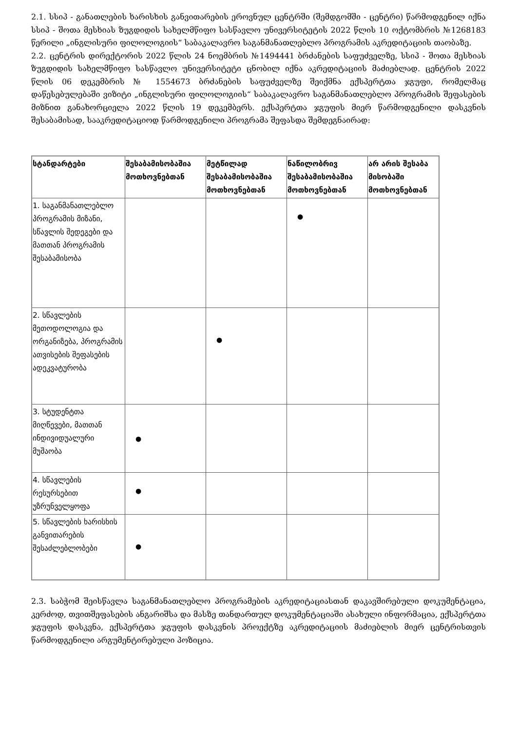2.1. სსიპ - განათლების ხარისხის განვითარების ეროვნულ ცენტრში (შემდგომში - ცენტრი) წარმოდგენილ იქნა სსიპ - შოთა მესხიას ზუგდიდის სახელმწიფო სასწავლო უნივერსიტეტის 2022 წლის 10 ოქტომბრის №1268183 წერილი „ინგლისური ფილოლოგიის“ საბაკალავრო საგანმანათლებლო პროგრამის აკრედიტაციის თაობაზე.
2.2. ცენტრის დირექტორის 2022 წლის 24 ნოემბრის №1494441 ბრძანების საფუძველზე, სსიპ - შოთა მესხიას ზუგდიდის სახელმწიფო სასწავლო უნივერსიტეტი ცნობილ იქნა აკრედიტაციის მაძიებლად. ცენტრის 2022 წლის 06 დეკემბრის № 1554673 ბრძანების საფუძველზე შეიქმნა ექსპერტთა ჯგუფი, რომელმაც დაწესებულებაში ვიზიტი „ინგლისური ფილოლოგიის“ საბაკალავრო საგანმანათლებლო პროგრამის შეფასების მიზნით განახორციელა 2022 წლის 19 დეკემბერს. ექსპერტთა ჯგუფის მიერ წარმოდგენილი დასკვნის შესაბამისად, სააკრედიტაციოდ წარმოდგენილი პროგრამა შეფასდა შემდეგნაირად:
| სტანდარტები | შესაბამისობაშია მოთხოვნებთან | მეტწილად შესაბამისობაშია მოთხოვნებთან | ნაწილობრივ შესაბამისობაშია მოთხოვნებთან | არ არის შესაბა მისობაში მოთხოვნებთან |
| --- | --- | --- | --- | --- |
| 1. საგანმანათლებლო პროგრამის მიზანი, სწავლის შედეგები და მათთან პროგრამის შესაბამისობა | | | ● | |
| 2. სწავლების მეთოდოლოგია და ორგანიზება, პროგრამის ათვისების შეფასების ადეკვატურობა | | ● | | |
| 3. სტუდენტთა მიღწევები, მათთან ინდივიდუალური მუშაობა | ● | | | |
| 4. სწავლების რესურსებით უზრუნველყოფა | ● | | | |
| 5. სწავლების ხარისხის განვითარების შესაძლებლობები | ● | | | |
2.3. საბჭომ შეისწავლა საგანმანათლებლო პროგრამების აკრედიტაციასთან დაკავშირებული დოკუმენტაცია, კერძოდ, თვითშეფასების ანგარიშსა და მასზე თანდართულ დოკუმენტაციაში ასახული ინფორმაცია, ექსპერტთა ჯგუფის დასკვნა, ექსპერტთა ჯგუფის დასკვნის პროექტზე აკრედიტაციის მაძიებლის მიერ ცენტრისთვის წარმოდგენილი არგუმენტირებული პოზიცია.